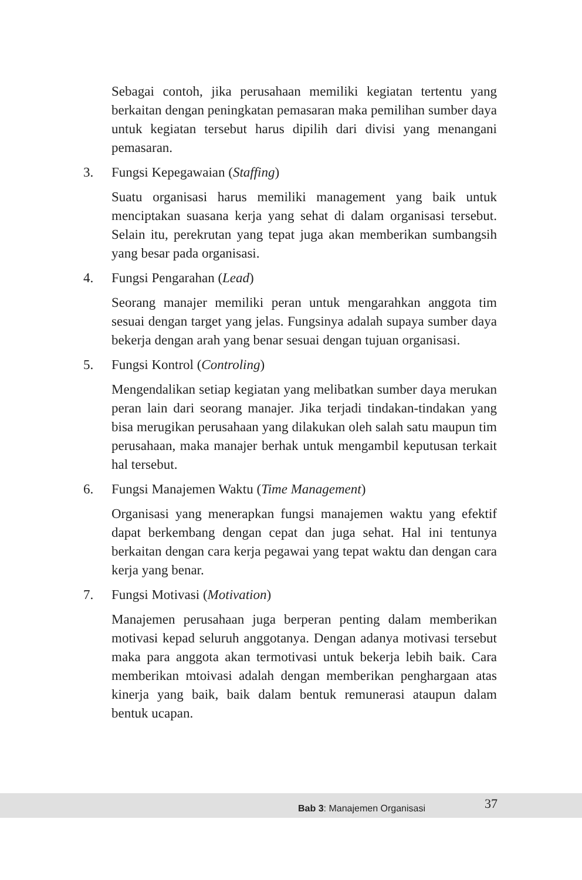Sebagai contoh, jika perusahaan memiliki kegiatan tertentu yang berkaitan dengan peningkatan pemasaran maka pemilihan sumber daya untuk kegiatan tersebut harus dipilih dari divisi yang menangani pemasaran.
3. Fungsi Kepegawaian (Staffing)
Suatu organisasi harus memiliki management yang baik untuk menciptakan suasana kerja yang sehat di dalam organisasi tersebut. Selain itu, perekrutan yang tepat juga akan memberikan sumbangsih yang besar pada organisasi.
4. Fungsi Pengarahan (Lead)
Seorang manajer memiliki peran untuk mengarahkan anggota tim sesuai dengan target yang jelas. Fungsinya adalah supaya sumber daya bekerja dengan arah yang benar sesuai dengan tujuan organisasi.
5. Fungsi Kontrol (Controling)
Mengendalikan setiap kegiatan yang melibatkan sumber daya merukan peran lain dari seorang manajer. Jika terjadi tindakan-tindakan yang bisa merugikan perusahaan yang dilakukan oleh salah satu maupun tim perusahaan, maka manajer berhak untuk mengambil keputusan terkait hal tersebut.
6. Fungsi Manajemen Waktu (Time Management)
Organisasi yang menerapkan fungsi manajemen waktu yang efektif dapat berkembang dengan cepat dan juga sehat. Hal ini tentunya berkaitan dengan cara kerja pegawai yang tepat waktu dan dengan cara kerja yang benar.
7. Fungsi Motivasi (Motivation)
Manajemen perusahaan juga berperan penting dalam memberikan motivasi kepad seluruh anggotanya. Dengan adanya motivasi tersebut maka para anggota akan termotivasi untuk bekerja lebih baik. Cara memberikan mtoivasi adalah dengan memberikan penghargaan atas kinerja yang baik, baik dalam bentuk remunerasi ataupun dalam bentuk ucapan.
Bab 3: Manajemen Organisasi 37